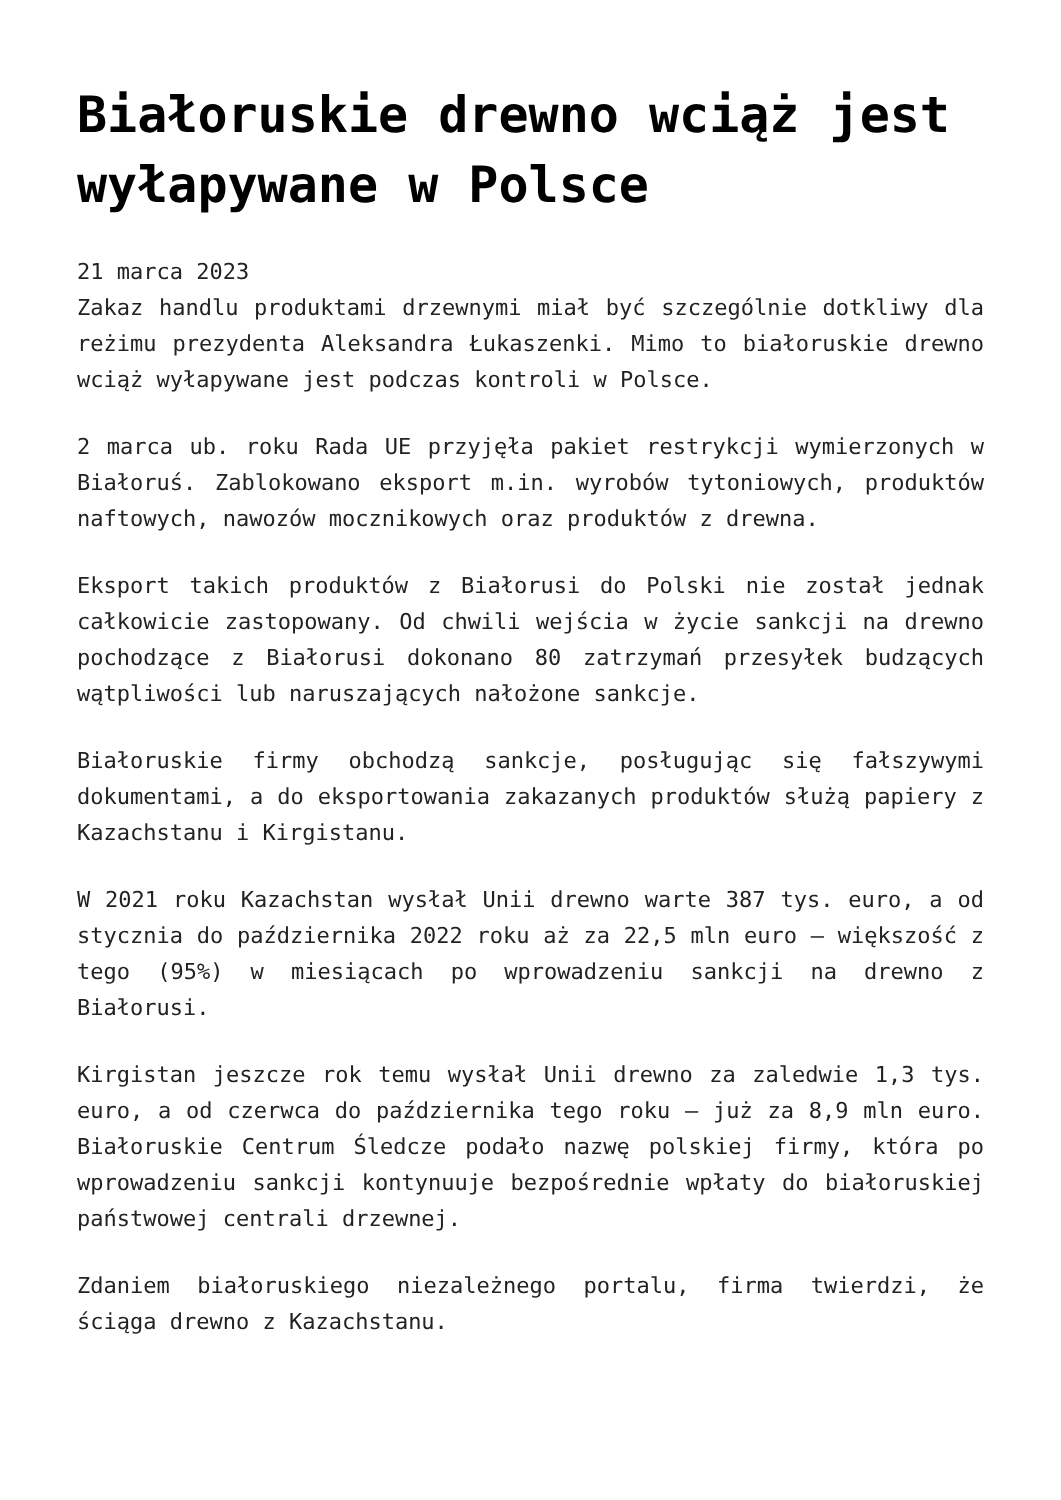Białoruskie drewno wciąż jest wyłapywane w Polsce
21 marca 2023
Zakaz handlu produktami drzewnymi miał być szczególnie dotkliwy dla reżimu prezydenta Aleksandra Łukaszenki. Mimo to białoruskie drewno wciąż wyłapywane jest podczas kontroli w Polsce.
2 marca ub. roku Rada UE przyjęła pakiet restrykcji wymierzonych w Białoruś. Zablokowano eksport m.in. wyrobów tytoniowych, produktów naftowych, nawozów mocznikowych oraz produktów z drewna.
Eksport takich produktów z Białorusi do Polski nie został jednak całkowicie zastopowany. Od chwili wejścia w życie sankcji na drewno pochodzące z Białorusi dokonano 80 zatrzymań przesyłek budzących wątpliwości lub naruszających nałożone sankcje.
Białoruskie firmy obchodzą sankcje, posługując się fałszywymi dokumentami, a do eksportowania zakazanych produktów służą papiery z Kazachstanu i Kirgistanu.
W 2021 roku Kazachstan wysłał Unii drewno warte 387 tys. euro, a od stycznia do października 2022 roku aż za 22,5 mln euro – większość z tego (95%) w miesiącach po wprowadzeniu sankcji na drewno z Białorusi.
Kirgistan jeszcze rok temu wysłał Unii drewno za zaledwie 1,3 tys. euro, a od czerwca do października tego roku – już za 8,9 mln euro. Białoruskie Centrum Śledcze podało nazwę polskiej firmy, która po wprowadzeniu sankcji kontynuuje bezpośrednie wpłaty do białoruskiej państwowej centrali drzewnej.
Zdaniem białoruskiego niezależnego portalu, firma twierdzi, że ściąga drewno z Kazachstanu.